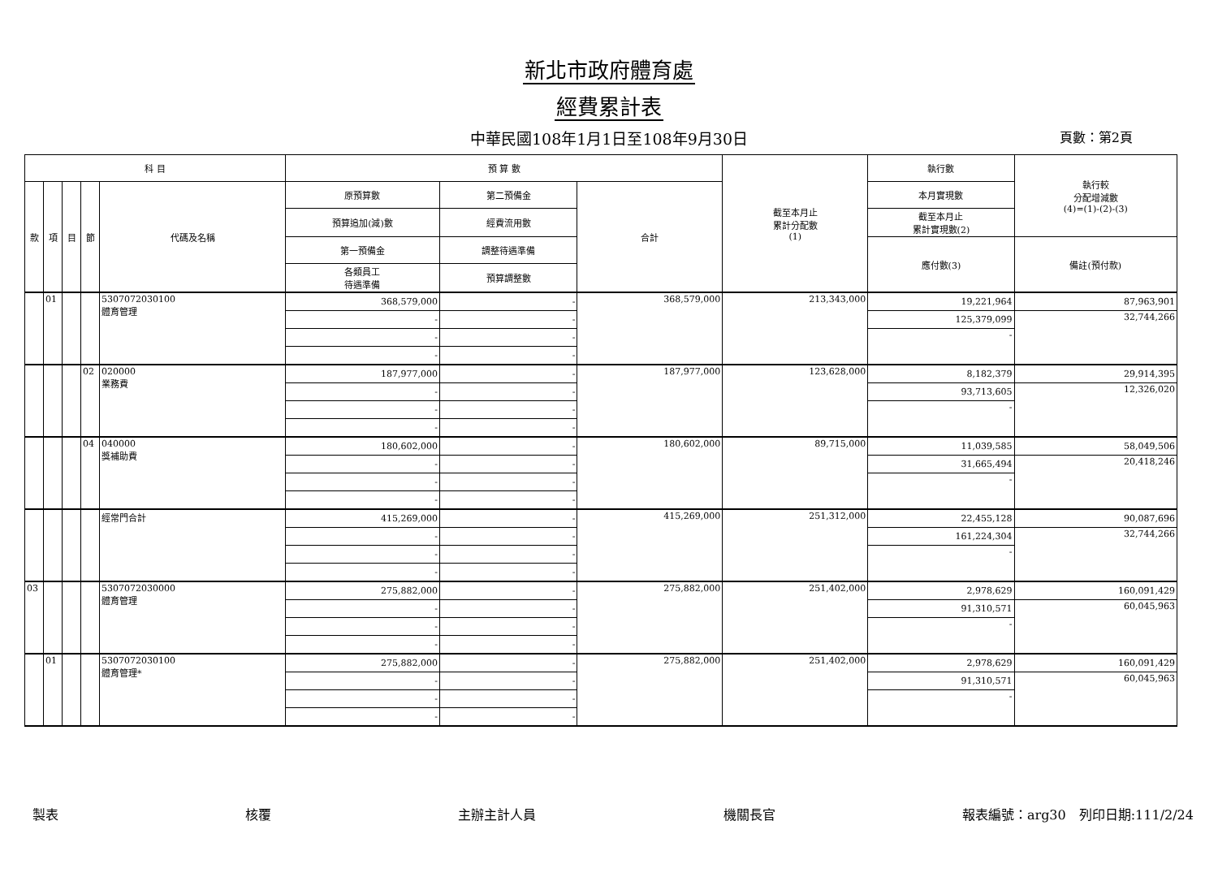新北市政府體育處
經費累計表
中華民國108年1月1日至108年9月30日
頁數：第2頁
| 科 目 | | | | | 預 算 數 | | | 截至本月止 累計分配數 (1) | 執行數 | 執行較 分配增減數 (4)=(1)-(2)-(3) |
| --- | --- | --- | --- | --- | --- | --- | --- | --- | --- | --- |
| 款 | 項 | 目 | 節 | 代碼及名稱 | 原預算數 | 第二預備金 | 合計 | | 本月實現數 | |
| | | | | | 預算追加(減)數 | 經費流用數 | | | 截至本月止 累計實現數(2) | |
| | | | | | 第一預備金 | 調整待遇準備 | | | 應付數(3) | 備註(預付款) |
| | | | | | 各類員工 待遇準備 | 預算調整數 | | | | |
| | 01 | | | 5307072030100 體育管理 | 368,579,000 | - | 368,579,000 | 213,343,000 | 19,221,964 | 87,963,901 |
| | | | | | - | - | | | 125,379,099 | 32,744,266 |
| | | | | | - | - | | | - | |
| | | | | | - | - | | | | |
| | | | 02 | 020000 業務費 | 187,977,000 | - | 187,977,000 | 123,628,000 | 8,182,379 | 29,914,395 |
| | | | | | - | - | | | 93,713,605 | 12,326,020 |
| | | | | | - | - | | | - | |
| | | | | | - | - | | | | |
| | | | 04 | 040000 獎補助費 | 180,602,000 | - | 180,602,000 | 89,715,000 | 11,039,585 | 58,049,506 |
| | | | | | - | - | | | 31,665,494 | 20,418,246 |
| | | | | | - | - | | | - | |
| | | | | | - | - | | | | |
| | | | | 經常門合計 | 415,269,000 | - | 415,269,000 | 251,312,000 | 22,455,128 | 90,087,696 |
| | | | | | - | - | | | 161,224,304 | 32,744,266 |
| | | | | | - | - | | | - | |
| | | | | | - | - | | | | |
| 03 | | | | 5307072030000 體育管理 | 275,882,000 | - | 275,882,000 | 251,402,000 | 2,978,629 | 160,091,429 |
| | | | | | - | - | | | 91,310,571 | 60,045,963 |
| | | | | | - | - | | | - | |
| | | | | | - | - | | | | |
| | 01 | | | 5307072030100 體育管理* | 275,882,000 | - | 275,882,000 | 251,402,000 | 2,978,629 | 160,091,429 |
| | | | | | - | - | | | 91,310,571 | 60,045,963 |
| | | | | | - | - | | | - | |
| | | | | | - | - | | | | |
製表 核覆 主辦主計人員 機關長官 報表編號：arg30　列印日期:111/2/24